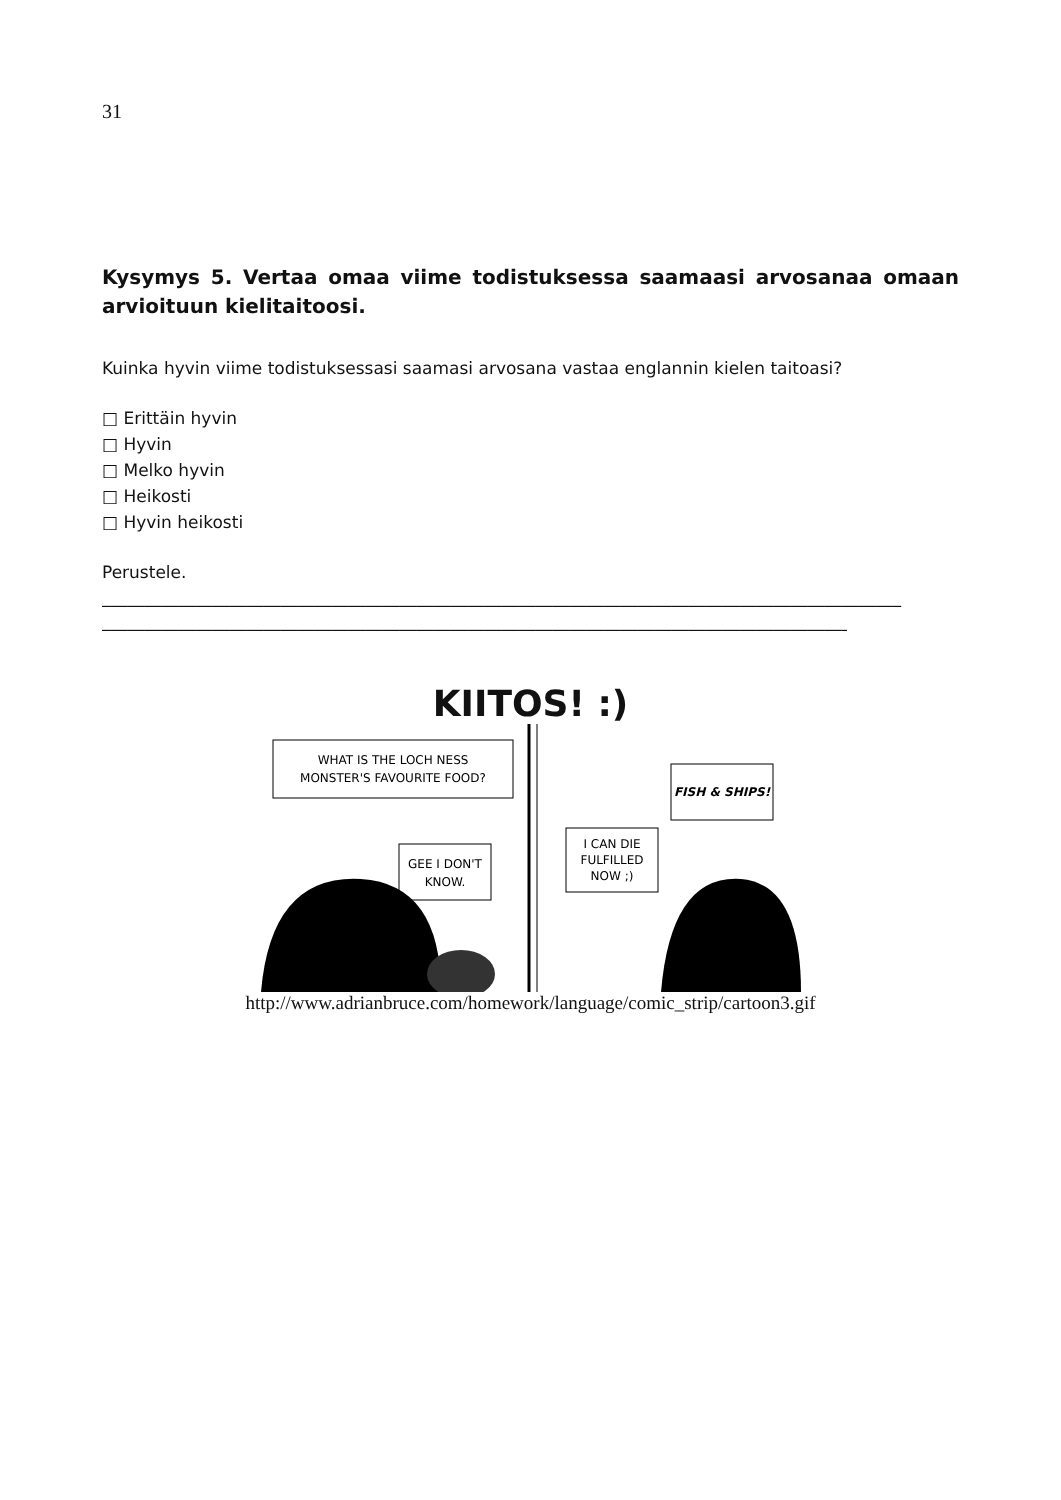31
Kysymys 5. Vertaa omaa viime todistuksessa saamaasi arvosanaa omaan arvioituun kielitaitoosi.
Kuinka hyvin viime todistuksessasi saamasi arvosana vastaa englannin kielen taitoasi?
□ Erittäin hyvin
□ Hyvin
□ Melko hyvin
□ Heikosti
□ Hyvin heikosti
Perustele.
______________________________________________________________________________________________
______________________________________________________________________________________________
KIITOS! :)
WHAT IS THE LOCH NESS
MONSTER'S FAVOURITE FOOD?
GEE I DON'T
KNOW.
I CAN DIE
FULFILLED
NOW ;)
FISH & SHIPS!
http://www.adrianbruce.com/homework/language/comic_strip/cartoon3.gif